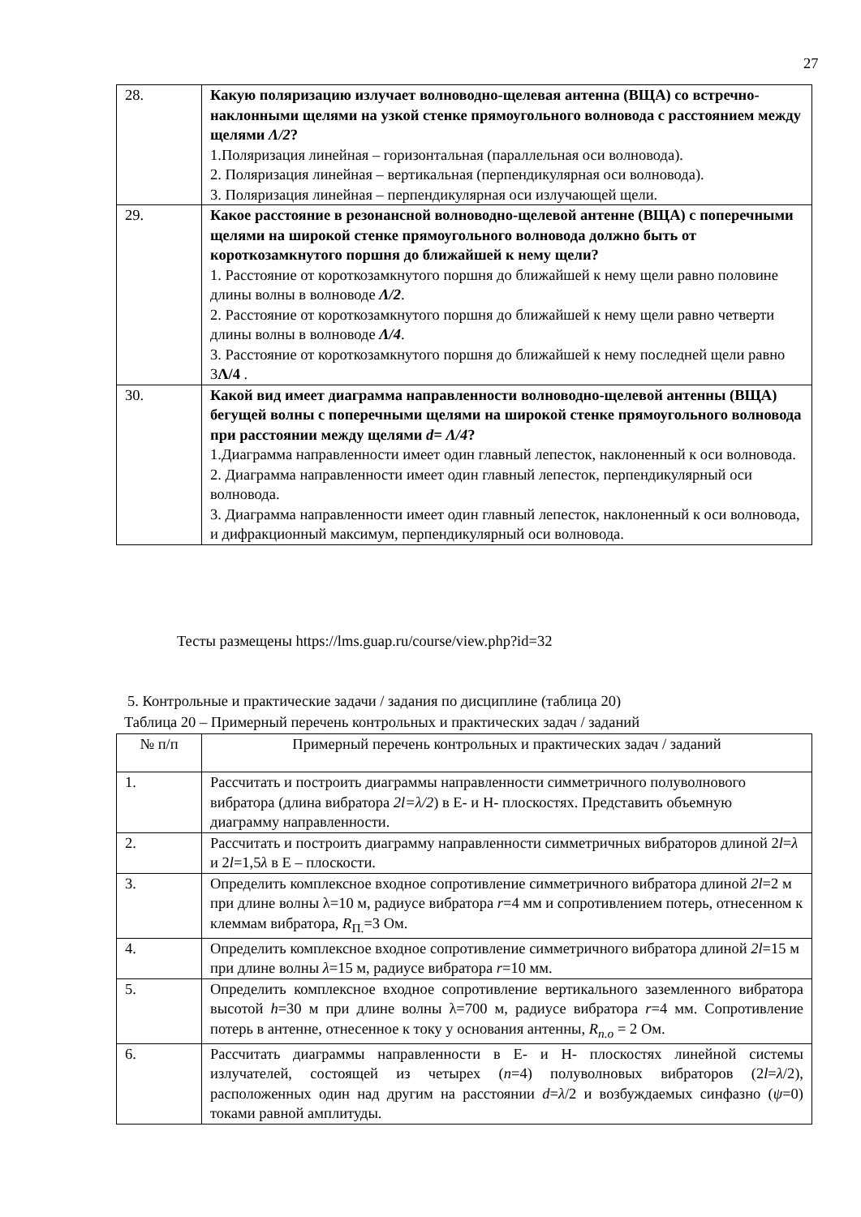27
| 28. | Какую поляризацию излучает волноводно-щелевая антенна (ВЩА) со встречно-наклонными щелями на узкой стенке прямоугольного волновода с расстоянием между щелями Λ/2 ? 1.Поляризация линейная – горизонтальная (параллельная оси волновода). 2. Поляризация линейная – вертикальная (перпендикулярная оси волновода). 3. Поляризация линейная – перпендикулярная оси излучающей щели. |
| 29. | Какое расстояние в резонансной волноводно-щелевой антенне (ВЩА) с поперечными щелями на широкой стенке прямоугольного волновода должно быть от короткозамкнутого поршня до ближайшей к нему щели? 1. Расстояние от короткозамкнутого поршня до ближайшей к нему щели равно половине длины волны в волноводе Λ/2 . 2. Расстояние от короткозамкнутого поршня до ближайшей к нему щели равно четверти длины волны в волноводе Λ/4 . 3. Расстояние от короткозамкнутого поршня до ближайшей к нему последней щели равно 3 Λ/4 . |
| 30. | Какой вид имеет диаграмма направленности волноводно-щелевой антенны (ВЩА) бегущей волны с поперечными щелями на широкой стенке прямоугольного волновода при расстоянии между щелями d= Λ/4 ? 1.Диаграмма направленности имеет один главный лепесток, наклоненный к оси волновода. 2. Диаграмма направленности имеет один главный лепесток, перпендикулярный оси волновода. 3. Диаграмма направленности имеет один главный лепесток, наклоненный к оси волновода, и дифракционный максимум, перпендикулярный оси волновода. |
Тесты размещены https://lms.guap.ru/course/view.php?id=32
5. Контрольные и практические задачи / задания по дисциплине (таблица 20)
Таблица 20 – Примерный перечень контрольных и практических задач / заданий
| № п/п | Примерный перечень контрольных и практических задач / заданий |
| --- | --- |
| 1. | Рассчитать и построить диаграммы направленности симметричного полуволнового вибратора (длина вибратора 2l=λ/2 ) в Е- и Н- плоскостях. Представить объемную диаграмму направленности. |
| 2. | Рассчитать и построить диаграмму направленности симметричных вибраторов длиной 2 l = λ и 2 l =1,5 λ в Е – плоскости. |
| 3. | Определить комплексное входное сопротивление симметричного вибратора длиной 2l =2 м при длине волны λ=10 м, радиусе вибратора r =4 мм и сопротивлением потерь, отнесенном к клеммам вибратора, R<sub>П.</sub>=3 Ом. |
| 4. | Определить комплексное входное сопротивление симметричного вибратора длиной 2l =15 м при длине волны λ =15 м, радиусе вибратора r =10 мм. |
| 5. | Определить комплексное входное сопротивление вертикального заземленного вибратора высотой h =30 м при длине волны λ=700 м, радиусе вибратора r =4 мм. Сопротивление потерь в антенне, отнесенное к току у основания антенны, R<sub>п.о</sub> = 2 Ом. |
| 6. | Рассчитать диаграммы направленности в Е- и Н- плоскостях линейной системы излучателей, состоящей из четырех ( n =4) полуволновых вибраторов (2 l = λ /2), расположенных один над другим на расстоянии d = λ /2 и возбуждаемых синфазно ( ψ =0) токами равной амплитуды. |